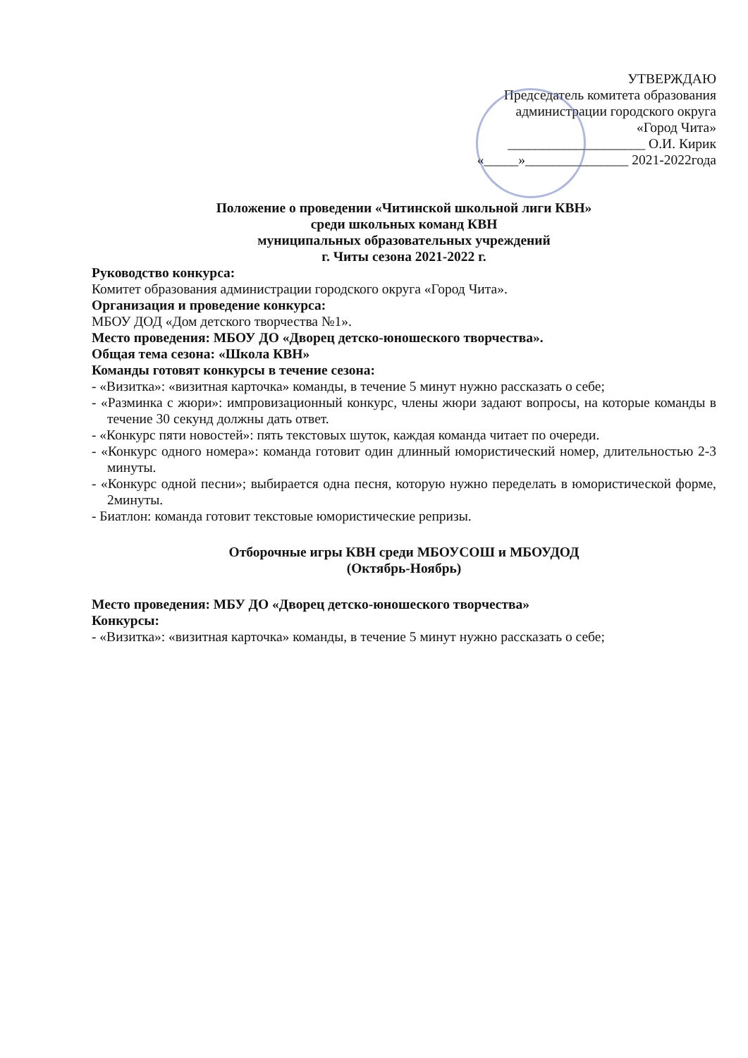УТВЕРЖДАЮ
Председатель комитета образования
администрации городского округа
«Город Чита»
____________________ О.И. Кирик
«_____»_______________ 2021-2022года
Положение о проведении «Читинской школьной лиги КВН»
среди школьных команд КВН
муниципальных образовательных учреждений
г. Читы сезона 2021-2022 г.
Руководство конкурса:
Комитет образования администрации городского округа «Город Чита».
Организация и проведение конкурса:
МБОУ ДОД «Дом детского творчества №1».
Место проведения: МБОУ ДО «Дворец детско-юношеского творчества».
Общая тема сезона: «Школа КВН»
Команды готовят конкурсы в течение сезона:
- «Визитка»: «визитная карточка» команды, в течение 5 минут нужно рассказать о себе;
- «Разминка с жюри»: импровизационный конкурс, члены жюри задают вопросы, на которые команды в течение 30 секунд должны дать ответ.
- «Конкурс пяти новостей»: пять текстовых шуток, каждая команда читает по очереди.
- «Конкурс одного номера»: команда готовит один длинный юмористический номер, длительностью 2-3 минуты.
- «Конкурс одной песни»; выбирается одна песня, которую нужно переделать в юмористической форме, 2минуты.
- Биатлон: команда готовит текстовые юмористические репризы.
Отборочные игры КВН среди МБОУСОШ и МБОУДОД
(Октябрь-Ноябрь)
Место проведения: МБУ ДО «Дворец детско-юношеского творчества»
Конкурсы:
- «Визитка»: «визитная карточка» команды, в течение 5 минут нужно рассказать о себе;